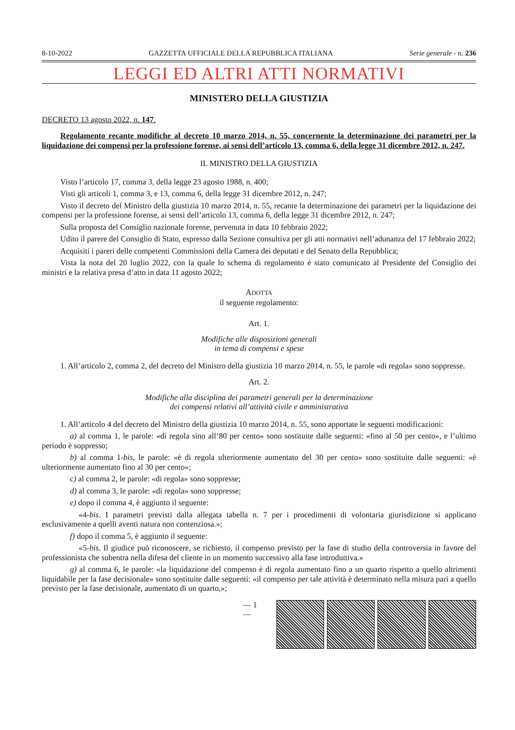8-10-2022 GAZZETTA UFFICIALE DELLA REPUBBLICA ITALIANA Serie generale - n. 236
LEGGI ED ALTRI ATTI NORMATIVI
MINISTERO DELLA GIUSTIZIA
DECRETO 13 agosto 2022, n. 147.
Regolamento recante modifiche al decreto 10 marzo 2014, n. 55, concernente la determinazione dei parametri per la liquidazione dei compensi per la professione forense, ai sensi dell’articolo 13, comma 6, della legge 31 dicembre 2012, n. 247.
IL MINISTRO DELLA GIUSTIZIA
Visto l’articolo 17, comma 3, della legge 23 agosto 1988, n. 400;
Visti gli articoli 1, comma 3, e 13, comma 6, della legge 31 dicembre 2012, n. 247;
Visto il decreto del Ministro della giustizia 10 marzo 2014, n. 55, recante la determinazione dei parametri per la liquidazione dei compensi per la professione forense, ai sensi dell’articolo 13, comma 6, della legge 31 dicembre 2012, n. 247;
Sulla proposta del Consiglio nazionale forense, pervenuta in data 10 febbraio 2022;
Udito il parere del Consiglio di Stato, espresso dalla Sezione consultiva per gli atti normativi nell’adunanza del 17 febbraio 2022;
Acquisiti i pareri delle competenti Commissioni della Camera dei deputati e del Senato della Repubblica;
Vista la nota del 20 luglio 2022, con la quale lo schema di regolamento è stato comunicato al Presidente del Consiglio dei ministri e la relativa presa d’atto in data 11 agosto 2022;
ADOTTA
il seguente regolamento:
Art. 1.
Modifiche alle disposizioni generali
in tema di compensi e spese
1. All’articolo 2, comma 2, del decreto del Ministro della giustizia 10 marzo 2014, n. 55, le parole «di regola» sono soppresse.
Art. 2.
Modifiche alla disciplina dei parametri generali per la determinazione
dei compensi relativi all’attività civile e amministrativa
1. All’articolo 4 del decreto del Ministro della giustizia 10 marzo 2014, n. 55, sono apportate le seguenti modificazioni:
a) al comma 1, le parole: «di regola sino all’80 per cento» sono sostituite dalle seguenti: «fino al 50 per cento», e l’ultimo periodo è soppresso;
b) al comma 1-bis, le parole: «è di regola ulteriormente aumentato del 30 per cento» sono sostituite dalle seguenti: «è ulteriormente aumentato fino al 30 per cento»;
c) al comma 2, le parole: «di regola» sono soppresse;
d) al comma 3, le parole: «di regola» sono soppresse;
e) dopo il comma 4, è aggiunto il seguente:
«4-bis. I parametri previsti dalla allegata tabella n. 7 per i procedimenti di volontaria giurisdizione si applicano esclusivamente a quelli aventi natura non contenziosa.»;
f) dopo il comma 5, è aggiunto il seguente:
«5-bis. Il giudice può riconoscere, se richiesto, il compenso previsto per la fase di studio della controversia in favore del professionista che subentra nella difesa del cliente in un momento successivo alla fase introduttiva.»
g) al comma 6, le parole: «la liquidazione del compenso è di regola aumentato fino a un quarto rispetto a quello altrimenti liquidabile per la fase decisionale» sono sostituite dalle seguenti: «il compenso per tale attività è determinato nella misura pari a quello previsto per la fase decisionale, aumentato di un quarto,»;
— 1 —